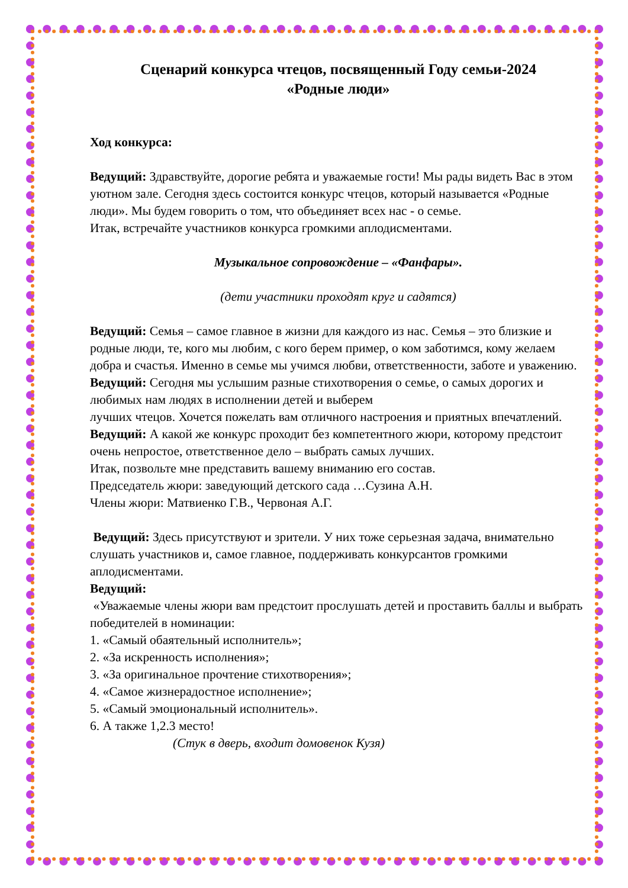Сценарий конкурса чтецов, посвященный Году семьи-2024
«Родные люди»
Ход конкурса:
Ведущий: Здравствуйте, дорогие ребята и уважаемые гости! Мы рады видеть Вас в этом уютном зале. Сегодня здесь состоится конкурс чтецов, который называется «Родные люди». Мы будем говорить о том, что объединяет всех нас - о семье.
Итак, встречайте участников конкурса громкими аплодисментами.
Музыкальное сопровождение – «Фанфары».
(дети участники проходят круг и садятся)
Ведущий: Семья – самое главное в жизни для каждого из нас. Семья – это близкие и родные люди, те, кого мы любим, с кого берем пример, о ком заботимся, кому желаем добра и счастья. Именно в семье мы учимся любви, ответственности, заботе и уважению.
Ведущий: Сегодня мы услышим разные стихотворения о семье, о самых дорогих и любимых нам людях в исполнении детей и выберем
лучших чтецов. Хочется пожелать вам отличного настроения и приятных впечатлений.
Ведущий: А какой же конкурс проходит без компетентного жюри, которому предстоит очень непростое, ответственное дело – выбрать самых лучших.
Итак, позвольте мне представить вашему вниманию его состав.
Председатель жюри: заведующий детского сада …Сузина А.Н.
Члены жюри: Матвиенко Г.В., Червоная А.Г.
Ведущий: Здесь присутствуют и зрители. У них тоже серьезная задача, внимательно слушать участников и, самое главное, поддерживать конкурсантов громкими аплодисментами.
Ведущий:
«Уважаемые члены жюри вам предстоит прослушать детей и проставить баллы и выбрать победителей в номинации:
1. «Самый обаятельный исполнитель»;
2. «За искренность исполнения»;
3. «За оригинальное прочтение стихотворения»;
4. «Самое жизнерадостное исполнение»;
5. «Самый эмоциональный исполнитель».
6. А также 1,2.3 место!
(Стук в дверь, входит домовенок Кузя)